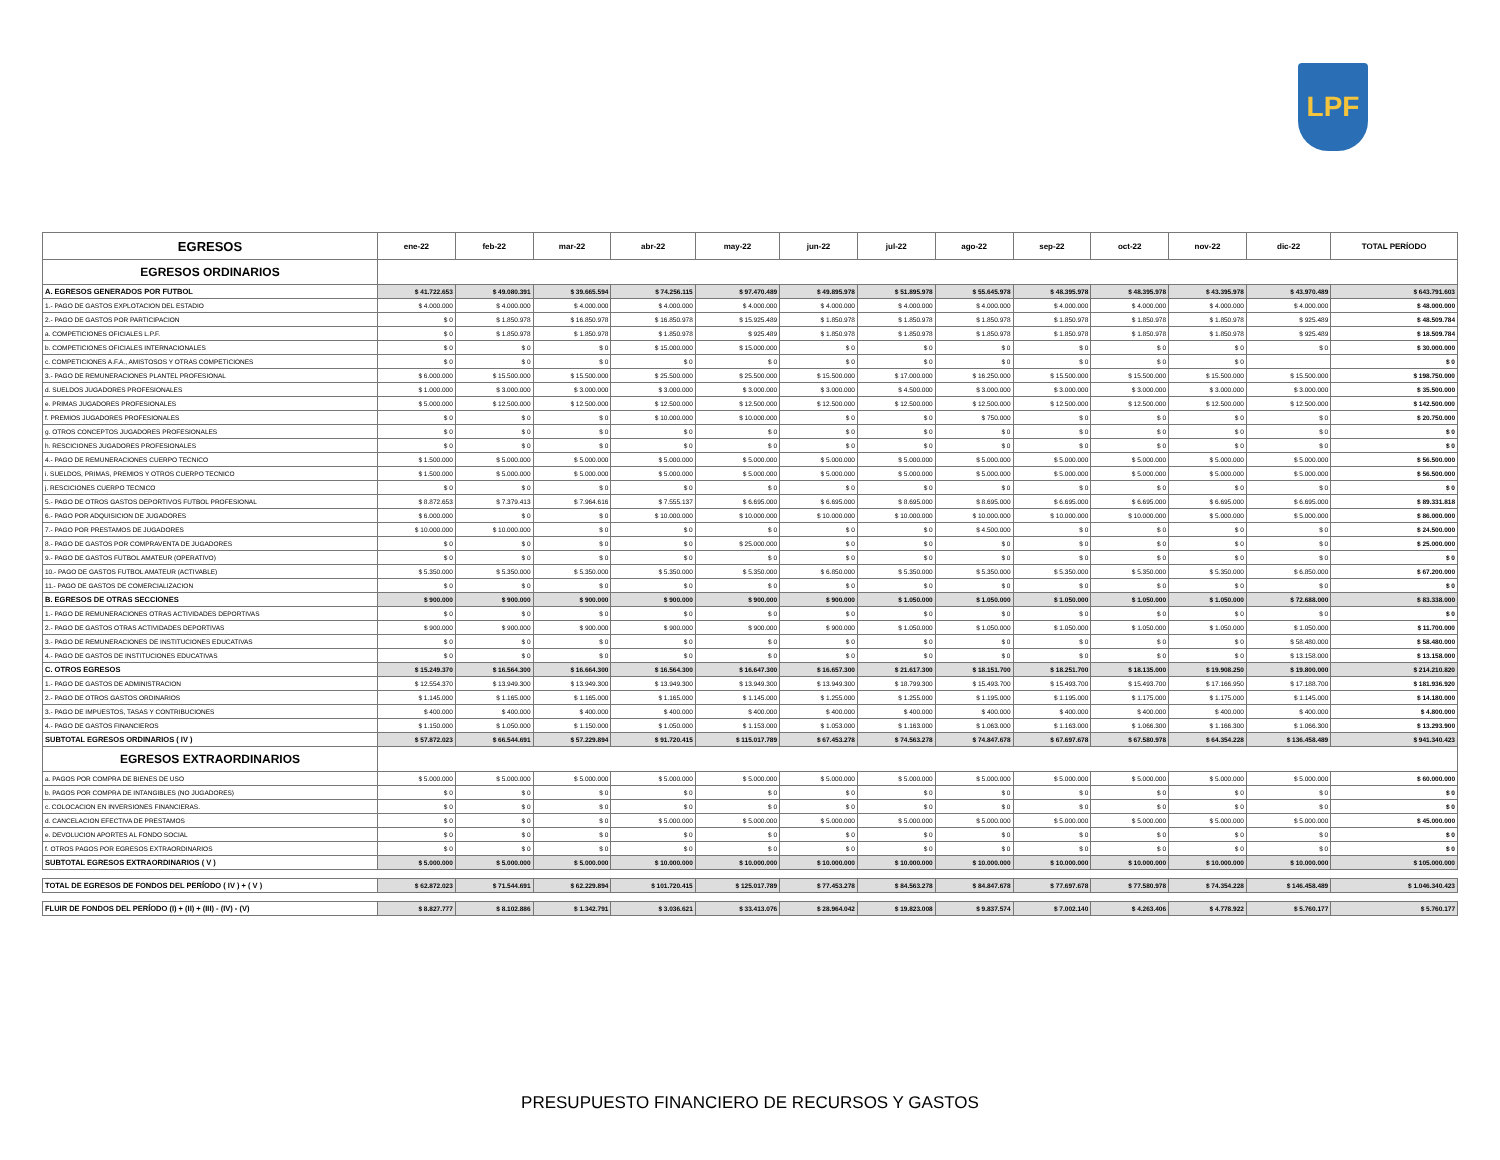LPF
| EGRESOS | ene-22 | feb-22 | mar-22 | abr-22 | may-22 | jun-22 | jul-22 | ago-22 | sep-22 | oct-22 | nov-22 | dic-22 | TOTAL PERÍODO |
| --- | --- | --- | --- | --- | --- | --- | --- | --- | --- | --- | --- | --- | --- |
| EGRESOS ORDINARIOS | | | | | | | | | | | | | |
| A. EGRESOS GENERADOS POR FUTBOL | $ 41.722.653 | $ 49.080.391 | $ 39.665.594 | $ 74.256.115 | $ 97.470.489 | $ 49.895.978 | $ 51.895.978 | $ 55.645.978 | $ 48.395.978 | $ 48.395.978 | $ 43.395.978 | $ 43.970.489 | $ 643.791.603 |
| 1.- PAGO DE GASTOS EXPLOTACION DEL ESTADIO | $ 4.000.000 | $ 4.000.000 | $ 4.000.000 | $ 4.000.000 | $ 4.000.000 | $ 4.000.000 | $ 4.000.000 | $ 4.000.000 | $ 4.000.000 | $ 4.000.000 | $ 4.000.000 | $ 4.000.000 | $ 48.000.000 |
| 2.- PAGO DE GASTOS POR PARTICIPACION | $ 0 | $ 1.850.978 | $ 16.850.978 | $ 16.850.978 | $ 15.925.489 | $ 1.850.978 | $ 1.850.978 | $ 1.850.978 | $ 1.850.978 | $ 1.850.978 | $ 1.850.978 | $ 925.489 | $ 48.509.784 |
| a. COMPETICIONES OFICIALES L.P.F. | $ 0 | $ 1.850.978 | $ 1.850.978 | $ 1.850.978 | $ 925.489 | $ 1.850.978 | $ 1.850.978 | $ 1.850.978 | $ 1.850.978 | $ 1.850.978 | $ 1.850.978 | $ 925.489 | $ 18.509.784 |
| b. COMPETICIONES OFICIALES INTERNACIONALES | $ 0 | $ 0 | $ 0 | $ 15.000.000 | $ 15.000.000 | $ 0 | $ 0 | $ 0 | $ 0 | $ 0 | $ 0 | $ 0 | $ 30.000.000 |
| c. COMPETICIONES A.F.A., AMISTOSOS Y OTRAS COMPETICIONES | $ 0 | $ 0 | $ 0 | $ 0 | $ 0 | $ 0 | $ 0 | $ 0 | $ 0 | $ 0 | $ 0 | | $ 0 |
| 3.- PAGO DE REMUNERACIONES PLANTEL PROFESIONAL | $ 6.000.000 | $ 15.500.000 | $ 15.500.000 | $ 25.500.000 | $ 25.500.000 | $ 15.500.000 | $ 17.000.000 | $ 16.250.000 | $ 15.500.000 | $ 15.500.000 | $ 15.500.000 | $ 15.500.000 | $ 198.750.000 |
| d. SUELDOS JUGADORES PROFESIONALES | $ 1.000.000 | $ 3.000.000 | $ 3.000.000 | $ 3.000.000 | $ 3.000.000 | $ 3.000.000 | $ 4.500.000 | $ 3.000.000 | $ 3.000.000 | $ 3.000.000 | $ 3.000.000 | $ 3.000.000 | $ 35.500.000 |
| e. PRIMAS JUGADORES PROFESIONALES | $ 5.000.000 | $ 12.500.000 | $ 12.500.000 | $ 12.500.000 | $ 12.500.000 | $ 12.500.000 | $ 12.500.000 | $ 12.500.000 | $ 12.500.000 | $ 12.500.000 | $ 12.500.000 | $ 12.500.000 | $ 142.500.000 |
| f. PREMIOS JUGADORES PROFESIONALES | $ 0 | $ 0 | $ 0 | $ 10.000.000 | $ 10.000.000 | $ 0 | $ 0 | $ 750.000 | $ 0 | $ 0 | $ 0 | $ 0 | $ 20.750.000 |
| g. OTROS CONCEPTOS JUGADORES PROFESIONALES | $ 0 | $ 0 | $ 0 | $ 0 | $ 0 | $ 0 | $ 0 | $ 0 | $ 0 | $ 0 | $ 0 | $ 0 | $ 0 |
| h. RESCICIONES JUGADORES PROFESIONALES | $ 0 | $ 0 | $ 0 | $ 0 | $ 0 | $ 0 | $ 0 | $ 0 | $ 0 | $ 0 | $ 0 | $ 0 | $ 0 |
| 4.- PAGO DE REMUNERACIONES CUERPO TECNICO | $ 1.500.000 | $ 5.000.000 | $ 5.000.000 | $ 5.000.000 | $ 5.000.000 | $ 5.000.000 | $ 5.000.000 | $ 5.000.000 | $ 5.000.000 | $ 5.000.000 | $ 5.000.000 | $ 5.000.000 | $ 56.500.000 |
| i. SUELDOS, PRIMAS, PREMIOS Y OTROS CUERPO TECNICO | $ 1.500.000 | $ 5.000.000 | $ 5.000.000 | $ 5.000.000 | $ 5.000.000 | $ 5.000.000 | $ 5.000.000 | $ 5.000.000 | $ 5.000.000 | $ 5.000.000 | $ 5.000.000 | $ 5.000.000 | $ 56.500.000 |
| j. RESCICIONES CUERPO TECNICO | $ 0 | $ 0 | $ 0 | $ 0 | $ 0 | $ 0 | $ 0 | $ 0 | $ 0 | $ 0 | $ 0 | $ 0 | $ 0 |
| 5.- PAGO DE OTROS GASTOS DEPORTIVOS FUTBOL PROFESIONAL | $ 8.872.653 | $ 7.379.413 | $ 7.964.616 | $ 7.555.137 | $ 6.695.000 | $ 6.695.000 | $ 8.695.000 | $ 8.695.000 | $ 6.695.000 | $ 6.695.000 | $ 6.695.000 | $ 6.695.000 | $ 89.331.818 |
| 6.- PAGO POR ADQUISICION DE JUGADORES | $ 6.000.000 | $ 0 | $ 0 | $ 10.000.000 | $ 10.000.000 | $ 10.000.000 | $ 10.000.000 | $ 10.000.000 | $ 10.000.000 | $ 10.000.000 | $ 5.000.000 | $ 5.000.000 | $ 86.000.000 |
| 7.- PAGO POR PRESTAMOS DE JUGADORES | $ 10.000.000 | $ 10.000.000 | $ 0 | $ 0 | $ 0 | $ 0 | $ 0 | $ 4.500.000 | $ 0 | $ 0 | $ 0 | $ 0 | $ 24.500.000 |
| 8.- PAGO DE GASTOS POR COMPRAVENTA DE JUGADORES | $ 0 | $ 0 | $ 0 | $ 0 | $ 25.000.000 | $ 0 | $ 0 | $ 0 | $ 0 | $ 0 | $ 0 | $ 0 | $ 25.000.000 |
| 9.- PAGO DE GASTOS FUTBOL AMATEUR (OPERATIVO) | $ 0 | $ 0 | $ 0 | $ 0 | $ 0 | $ 0 | $ 0 | $ 0 | $ 0 | $ 0 | $ 0 | $ 0 | $ 0 |
| 10.- PAGO DE GASTOS FUTBOL AMATEUR (ACTIVABLE) | $ 5.350.000 | $ 5.350.000 | $ 5.350.000 | $ 5.350.000 | $ 5.350.000 | $ 6.850.000 | $ 5.350.000 | $ 5.350.000 | $ 5.350.000 | $ 5.350.000 | $ 5.350.000 | $ 6.850.000 | $ 67.200.000 |
| 11.- PAGO DE GASTOS DE COMERCIALIZACION | $ 0 | $ 0 | $ 0 | $ 0 | $ 0 | $ 0 | $ 0 | $ 0 | $ 0 | $ 0 | $ 0 | $ 0 | $ 0 |
| B. EGRESOS DE OTRAS SECCIONES | $ 900.000 | $ 900.000 | $ 900.000 | $ 900.000 | $ 900.000 | $ 900.000 | $ 1.050.000 | $ 1.050.000 | $ 1.050.000 | $ 1.050.000 | $ 1.050.000 | $ 72.688.000 | $ 83.338.000 |
| 1.- PAGO DE REMUNERACIONES OTRAS ACTIVIDADES DEPORTIVAS | $ 0 | $ 0 | $ 0 | $ 0 | $ 0 | $ 0 | $ 0 | $ 0 | $ 0 | $ 0 | $ 0 | $ 0 | $ 0 |
| 2.- PAGO DE GASTOS OTRAS ACTIVIDADES DEPORTIVAS | $ 900.000 | $ 900.000 | $ 900.000 | $ 900.000 | $ 900.000 | $ 900.000 | $ 1.050.000 | $ 1.050.000 | $ 1.050.000 | $ 1.050.000 | $ 1.050.000 | $ 1.050.000 | $ 11.700.000 |
| 3.- PAGO DE REMUNERACIONES DE INSTITUCIONES EDUCATIVAS | $ 0 | $ 0 | $ 0 | $ 0 | $ 0 | $ 0 | $ 0 | $ 0 | $ 0 | $ 0 | $ 0 | $ 58.480.000 | $ 58.480.000 |
| 4.- PAGO DE GASTOS DE INSTITUCIONES EDUCATIVAS | $ 0 | $ 0 | $ 0 | $ 0 | $ 0 | $ 0 | $ 0 | $ 0 | $ 0 | $ 0 | $ 0 | $ 13.158.000 | $ 13.158.000 |
| C. OTROS EGRESOS | $ 15.249.370 | $ 16.564.300 | $ 16.664.300 | $ 16.564.300 | $ 16.647.300 | $ 16.657.300 | $ 21.617.300 | $ 18.151.700 | $ 18.251.700 | $ 18.135.000 | $ 19.908.250 | $ 19.800.000 | $ 214.210.820 |
| 1.- PAGO DE GASTOS DE ADMINISTRACION | $ 12.554.370 | $ 13.949.300 | $ 13.949.300 | $ 13.949.300 | $ 13.949.300 | $ 13.949.300 | $ 18.799.300 | $ 15.493.700 | $ 15.493.700 | $ 15.493.700 | $ 17.166.950 | $ 17.188.700 | $ 181.936.920 |
| 2.- PAGO DE OTROS GASTOS ORDINARIOS | $ 1.145.000 | $ 1.165.000 | $ 1.165.000 | $ 1.165.000 | $ 1.145.000 | $ 1.255.000 | $ 1.255.000 | $ 1.195.000 | $ 1.195.000 | $ 1.175.000 | $ 1.175.000 | $ 1.145.000 | $ 14.180.000 |
| 3.- PAGO DE IMPUESTOS, TASAS Y CONTRIBUCIONES | $ 400.000 | $ 400.000 | $ 400.000 | $ 400.000 | $ 400.000 | $ 400.000 | $ 400.000 | $ 400.000 | $ 400.000 | $ 400.000 | $ 400.000 | $ 400.000 | $ 4.800.000 |
| 4.- PAGO DE GASTOS FINANCIEROS | $ 1.150.000 | $ 1.050.000 | $ 1.150.000 | $ 1.050.000 | $ 1.153.000 | $ 1.053.000 | $ 1.163.000 | $ 1.063.000 | $ 1.163.000 | $ 1.066.300 | $ 1.166.300 | $ 1.066.300 | $ 13.293.900 |
| SUBTOTAL EGRESOS ORDINARIOS ( IV ) | $ 57.872.023 | $ 66.544.691 | $ 57.229.894 | $ 91.720.415 | $ 115.017.789 | $ 67.453.278 | $ 74.563.278 | $ 74.847.678 | $ 67.697.678 | $ 67.580.978 | $ 64.354.228 | $ 136.458.489 | $ 941.340.423 |
| EGRESOS EXTRAORDINARIOS | | | | | | | | | | | | | |
| a. PAGOS POR COMPRA DE BIENES DE USO | $ 5.000.000 | $ 5.000.000 | $ 5.000.000 | $ 5.000.000 | $ 5.000.000 | $ 5.000.000 | $ 5.000.000 | $ 5.000.000 | $ 5.000.000 | $ 5.000.000 | $ 5.000.000 | $ 5.000.000 | $ 60.000.000 |
| b. PAGOS POR COMPRA DE INTANGIBLES (NO JUGADORES) | $ 0 | $ 0 | $ 0 | $ 0 | $ 0 | $ 0 | $ 0 | $ 0 | $ 0 | $ 0 | $ 0 | $ 0 | $ 0 |
| c. COLOCACION EN INVERSIONES FINANCIERAS. | $ 0 | $ 0 | $ 0 | $ 0 | $ 0 | $ 0 | $ 0 | $ 0 | $ 0 | $ 0 | $ 0 | $ 0 | $ 0 |
| d. CANCELACION EFECTIVA DE PRESTAMOS | $ 0 | $ 0 | $ 0 | $ 5.000.000 | $ 5.000.000 | $ 5.000.000 | $ 5.000.000 | $ 5.000.000 | $ 5.000.000 | $ 5.000.000 | $ 5.000.000 | $ 5.000.000 | $ 45.000.000 |
| e. DEVOLUCION APORTES AL FONDO SOCIAL | $ 0 | $ 0 | $ 0 | $ 0 | $ 0 | $ 0 | $ 0 | $ 0 | $ 0 | $ 0 | $ 0 | $ 0 | $ 0 |
| f. OTROS PAGOS POR EGRESOS EXTRAORDINARIOS | $ 0 | $ 0 | $ 0 | $ 0 | $ 0 | $ 0 | $ 0 | $ 0 | $ 0 | $ 0 | $ 0 | $ 0 | $ 0 |
| SUBTOTAL EGRESOS EXTRAORDINARIOS ( V ) | $ 5.000.000 | $ 5.000.000 | $ 5.000.000 | $ 10.000.000 | $ 10.000.000 | $ 10.000.000 | $ 10.000.000 | $ 10.000.000 | $ 10.000.000 | $ 10.000.000 | $ 10.000.000 | $ 10.000.000 | $ 105.000.000 |
| TOTAL DE EGRESOS DE FONDOS DEL PERÍODO ( IV ) + ( V ) | $ 62.872.023 | $ 71.544.691 | $ 62.229.894 | $ 101.720.415 | $ 125.017.789 | $ 77.453.278 | $ 84.563.278 | $ 84.847.678 | $ 77.697.678 | $ 77.580.978 | $ 74.354.228 | $ 146.458.489 | $ 1.046.340.423 |
| FLUIR DE FONDOS DEL PERÍODO (I) + (II) + (III) - (IV) - (V) | $ 8.827.777 | $ 8.102.886 | $ 1.342.791 | $ 3.036.621 | $ 33.413.076 | $ 28.964.042 | $ 19.823.008 | $ 9.837.574 | $ 7.002.140 | $ 4.263.406 | $ 4.778.922 | $ 5.760.177 | $ 5.760.177 |
PRESUPUESTO FINANCIERO DE RECURSOS Y GASTOS